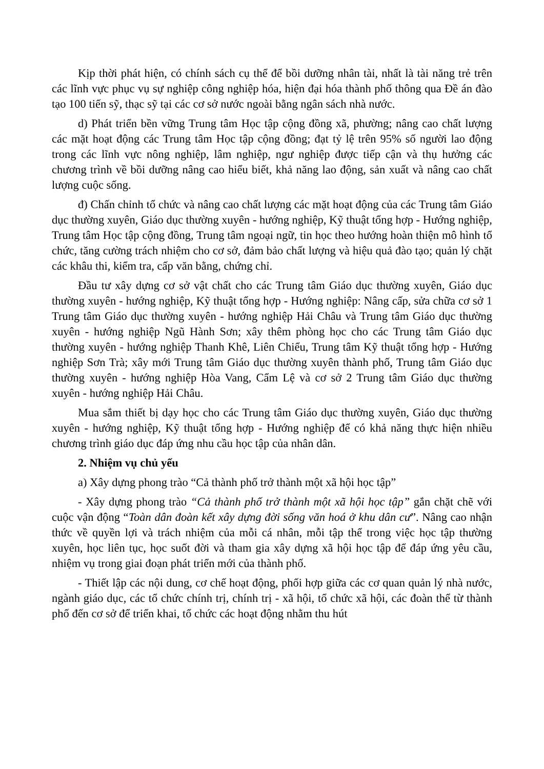Kịp thời phát hiện, có chính sách cụ thể để bồi dưỡng nhân tài, nhất là tài năng trẻ trên các lĩnh vực phục vụ sự nghiệp công nghiệp hóa, hiện đại hóa thành phố thông qua Đề án đào tạo 100 tiến sỹ, thạc sỹ tại các cơ sở nước ngoài bằng ngân sách nhà nước.
d) Phát triển bền vững Trung tâm Học tập cộng đồng xã, phường; nâng cao chất lượng các mặt hoạt động các Trung tâm Học tập cộng đồng; đạt tỷ lệ trên 95% số người lao động trong các lĩnh vực nông nghiệp, lâm nghiệp, ngư nghiệp được tiếp cận và thụ hưởng các chương trình về bồi dưỡng nâng cao hiểu biết, khả năng lao động, sản xuất và nâng cao chất lượng cuộc sống.
đ) Chấn chỉnh tổ chức và nâng cao chất lượng các mặt hoạt động của các Trung tâm Giáo dục thường xuyên, Giáo dục thường xuyên - hướng nghiệp, Kỹ thuật tổng hợp - Hướng nghiệp, Trung tâm Học tập cộng đồng, Trung tâm ngoại ngữ, tin học theo hướng hoàn thiện mô hình tổ chức, tăng cường trách nhiệm cho cơ sở, đảm bảo chất lượng và hiệu quả đào tạo; quản lý chặt các khâu thi, kiểm tra, cấp văn bằng, chứng chỉ.
Đầu tư xây dựng cơ sở vật chất cho các Trung tâm Giáo dục thường xuyên, Giáo dục thường xuyên - hướng nghiệp, Kỹ thuật tổng hợp - Hướng nghiệp: Nâng cấp, sửa chữa cơ sở 1 Trung tâm Giáo dục thường xuyên - hướng nghiệp Hải Châu và Trung tâm Giáo dục thường xuyên - hướng nghiệp Ngũ Hành Sơn; xây thêm phòng học cho các Trung tâm Giáo dục thường xuyên - hướng nghiệp Thanh Khê, Liên Chiểu, Trung tâm Kỹ thuật tổng hợp - Hướng nghiệp Sơn Trà; xây mới Trung tâm Giáo dục thường xuyên thành phố, Trung tâm Giáo dục thường xuyên - hướng nghiệp Hòa Vang, Cẩm Lệ và cơ sở 2 Trung tâm Giáo dục thường xuyên - hướng nghiệp Hải Châu.
Mua sắm thiết bị dạy học cho các Trung tâm Giáo dục thường xuyên, Giáo dục thường xuyên - hướng nghiệp, Kỹ thuật tổng hợp - Hướng nghiệp để có khả năng thực hiện nhiều chương trình giáo dục đáp ứng nhu cầu học tập của nhân dân.
2. Nhiệm vụ chủ yếu
a) Xây dựng phong trào “Cả thành phố trở thành một xã hội học tập”
- Xây dựng phong trào “Cả thành phố trở thành một xã hội học tập” gắn chặt chẽ với cuộc vận động “Toàn dân đoàn kết xây dựng đời sống văn hoá ở khu dân cư”. Nâng cao nhận thức về quyền lợi và trách nhiệm của mỗi cá nhân, mỗi tập thể trong việc học tập thường xuyên, học liên tục, học suốt đời và tham gia xây dựng xã hội học tập để đáp ứng yêu cầu, nhiệm vụ trong giai đoạn phát triển mới của thành phố.
- Thiết lập các nội dung, cơ chế hoạt động, phối hợp giữa các cơ quan quản lý nhà nước, ngành giáo dục, các tổ chức chính trị, chính trị - xã hội, tổ chức xã hội, các đoàn thể từ thành phố đến cơ sở để triển khai, tổ chức các hoạt động nhằm thu hút